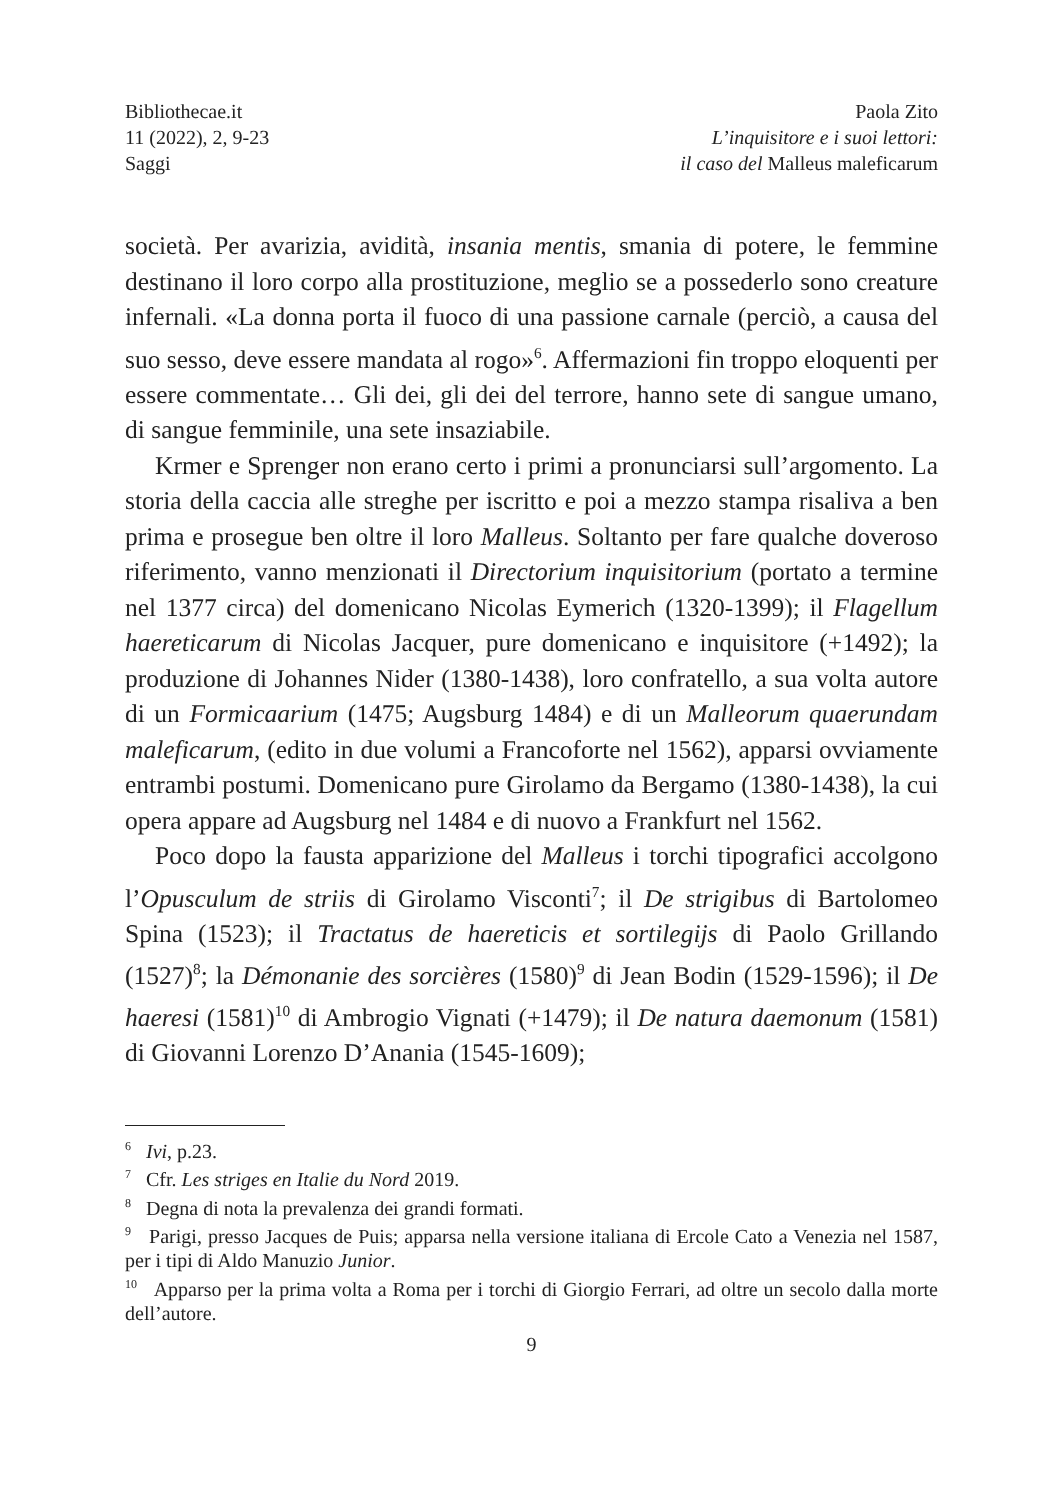Bibliothecae.it
11 (2022), 2, 9-23
Saggi
Paola Zito
L’inquisitore e i suoi lettori:
il caso del Malleus maleficarum
società. Per avarizia, avidità, insania mentis, smania di potere, le femmine destinano il loro corpo alla prostituzione, meglio se a possederlo sono creature infernali. «La donna porta il fuoco di una passione carnale (perciò, a causa del suo sesso, deve essere mandata al rogo»<sup>6</sup>. Affermazioni fin troppo eloquenti per essere commentate… Gli dei, gli dei del terrore, hanno sete di sangue umano, di sangue femminile, una sete insaziabile.
Krmer e Sprenger non erano certo i primi a pronunciarsi sull’argomento. La storia della caccia alle streghe per iscritto e poi a mezzo stampa risaliva a ben prima e prosegue ben oltre il loro Malleus. Soltanto per fare qualche doveroso riferimento, vanno menzionati il Directorium inquisitorium (portato a termine nel 1377 circa) del domenicano Nicolas Eymerich (1320-1399); il Flagellum haereticarum di Nicolas Jacquer, pure domenicano e inquisitore (+1492); la produzione di Johannes Nider (1380-1438), loro confratello, a sua volta autore di un Formicaarium (1475; Augsburg 1484) e di un Malleorum quaerundam maleficarum, (edito in due volumi a Francoforte nel 1562), apparsi ovviamente entrambi postumi. Domenicano pure Girolamo da Bergamo (1380-1438), la cui opera appare ad Augsburg nel 1484 e di nuovo a Frankfurt nel 1562.
Poco dopo la fausta apparizione del Malleus i torchi tipografici accolgono l’Opusculum de striis di Girolamo Visconti<sup>7</sup>; il De strigibus di Bartolomeo Spina (1523); il Tractatus de haereticis et sortilegijs di Paolo Grillando (1527)<sup>8</sup>; la Démonanie des sorcières (1580)<sup>9</sup> di Jean Bodin (1529-1596); il De haeresi (1581)<sup>10</sup> di Ambrogio Vignati (+1479); il De natura daemonum (1581) di Giovanni Lorenzo D’Anania (1545-1609);
<sup>6</sup> Ivi, p.23.
<sup>7</sup> Cfr. Les striges en Italie du Nord 2019.
<sup>8</sup> Degna di nota la prevalenza dei grandi formati.
<sup>9</sup> Parigi, presso Jacques de Puis; apparsa nella versione italiana di Ercole Cato a Venezia nel 1587, per i tipi di Aldo Manuzio Junior.
<sup>10</sup> Apparso per la prima volta a Roma per i torchi di Giorgio Ferrari, ad oltre un secolo dalla morte dell’autore.
9